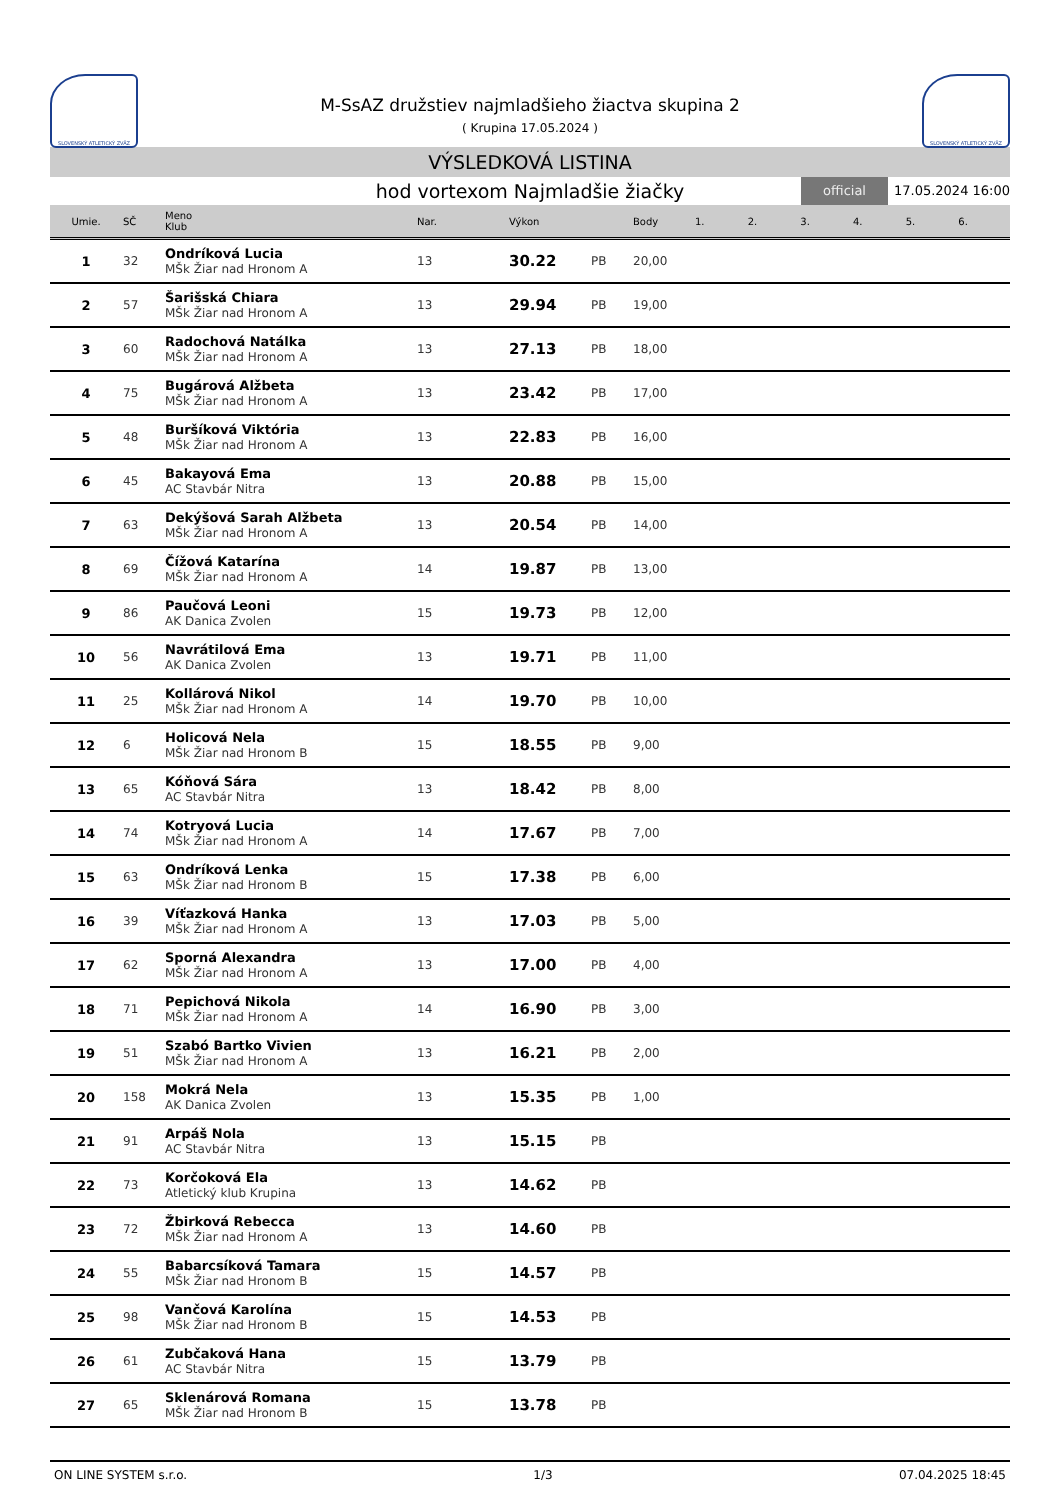SLOVENSKÝ ATLETICKÝ ZVÄZ
M-SsAZ družstiev najmladšieho žiactva skupina 2
( Krupina 17.05.2024 )
SLOVENSKÝ ATLETICKÝ ZVÄZ
VÝSLEDKOVÁ LISTINA
hod vortexom Najmladšie žiačky
official 17.05.2024 16:00
| Umie. | SČ | Meno Klub | Nar. | Výkon | | Body | 1. | 2. | 3. | 4. | 5. | 6. |
| --- | --- | --- | --- | --- | --- | --- | --- | --- | --- | --- | --- | --- |
| 1 | 32 | Ondríková Lucia MŠk Žiar nad Hronom A | 13 | 30.22 | PB | 20,00 | | | | | | |
| 2 | 57 | Šarišská Chiara MŠk Žiar nad Hronom A | 13 | 29.94 | PB | 19,00 | | | | | | |
| 3 | 60 | Radochová Natálka MŠk Žiar nad Hronom A | 13 | 27.13 | PB | 18,00 | | | | | | |
| 4 | 75 | Bugárová Alžbeta MŠk Žiar nad Hronom A | 13 | 23.42 | PB | 17,00 | | | | | | |
| 5 | 48 | Buršíková Viktória MŠk Žiar nad Hronom A | 13 | 22.83 | PB | 16,00 | | | | | | |
| 6 | 45 | Bakayová Ema AC Stavbár Nitra | 13 | 20.88 | PB | 15,00 | | | | | | |
| 7 | 63 | Dekýšová Sarah Alžbeta MŠk Žiar nad Hronom A | 13 | 20.54 | PB | 14,00 | | | | | | |
| 8 | 69 | Čížová Katarína MŠk Žiar nad Hronom A | 14 | 19.87 | PB | 13,00 | | | | | | |
| 9 | 86 | Paučová Leoni AK Danica Zvolen | 15 | 19.73 | PB | 12,00 | | | | | | |
| 10 | 56 | Navrátilová Ema AK Danica Zvolen | 13 | 19.71 | PB | 11,00 | | | | | | |
| 11 | 25 | Kollárová Nikol MŠk Žiar nad Hronom A | 14 | 19.70 | PB | 10,00 | | | | | | |
| 12 | 6 | Holicová Nela MŠk Žiar nad Hronom B | 15 | 18.55 | PB | 9,00 | | | | | | |
| 13 | 65 | Kóňová Sára AC Stavbár Nitra | 13 | 18.42 | PB | 8,00 | | | | | | |
| 14 | 74 | Kotryová Lucia MŠk Žiar nad Hronom A | 14 | 17.67 | PB | 7,00 | | | | | | |
| 15 | 63 | Ondríková Lenka MŠk Žiar nad Hronom B | 15 | 17.38 | PB | 6,00 | | | | | | |
| 16 | 39 | Víťazková Hanka MŠk Žiar nad Hronom A | 13 | 17.03 | PB | 5,00 | | | | | | |
| 17 | 62 | Sporná Alexandra MŠk Žiar nad Hronom A | 13 | 17.00 | PB | 4,00 | | | | | | |
| 18 | 71 | Pepichová Nikola MŠk Žiar nad Hronom A | 14 | 16.90 | PB | 3,00 | | | | | | |
| 19 | 51 | Szabó Bartko Vivien MŠk Žiar nad Hronom A | 13 | 16.21 | PB | 2,00 | | | | | | |
| 20 | 158 | Mokrá Nela AK Danica Zvolen | 13 | 15.35 | PB | 1,00 | | | | | | |
| 21 | 91 | Arpáš Nola AC Stavbár Nitra | 13 | 15.15 | PB | | | | | | | |
| 22 | 73 | Korčoková Ela Atletický klub Krupina | 13 | 14.62 | PB | | | | | | | |
| 23 | 72 | Žbirková Rebecca MŠk Žiar nad Hronom A | 13 | 14.60 | PB | | | | | | | |
| 24 | 55 | Babarcsíková Tamara MŠk Žiar nad Hronom B | 15 | 14.57 | PB | | | | | | | |
| 25 | 98 | Vančová Karolína MŠk Žiar nad Hronom B | 15 | 14.53 | PB | | | | | | | |
| 26 | 61 | Zubčaková Hana AC Stavbár Nitra | 15 | 13.79 | PB | | | | | | | |
| 27 | 65 | Sklenárová Romana MŠk Žiar nad Hronom B | 15 | 13.78 | PB | | | | | | | |
ON LINE SYSTEM s.r.o. 1/3 07.04.2025 18:45